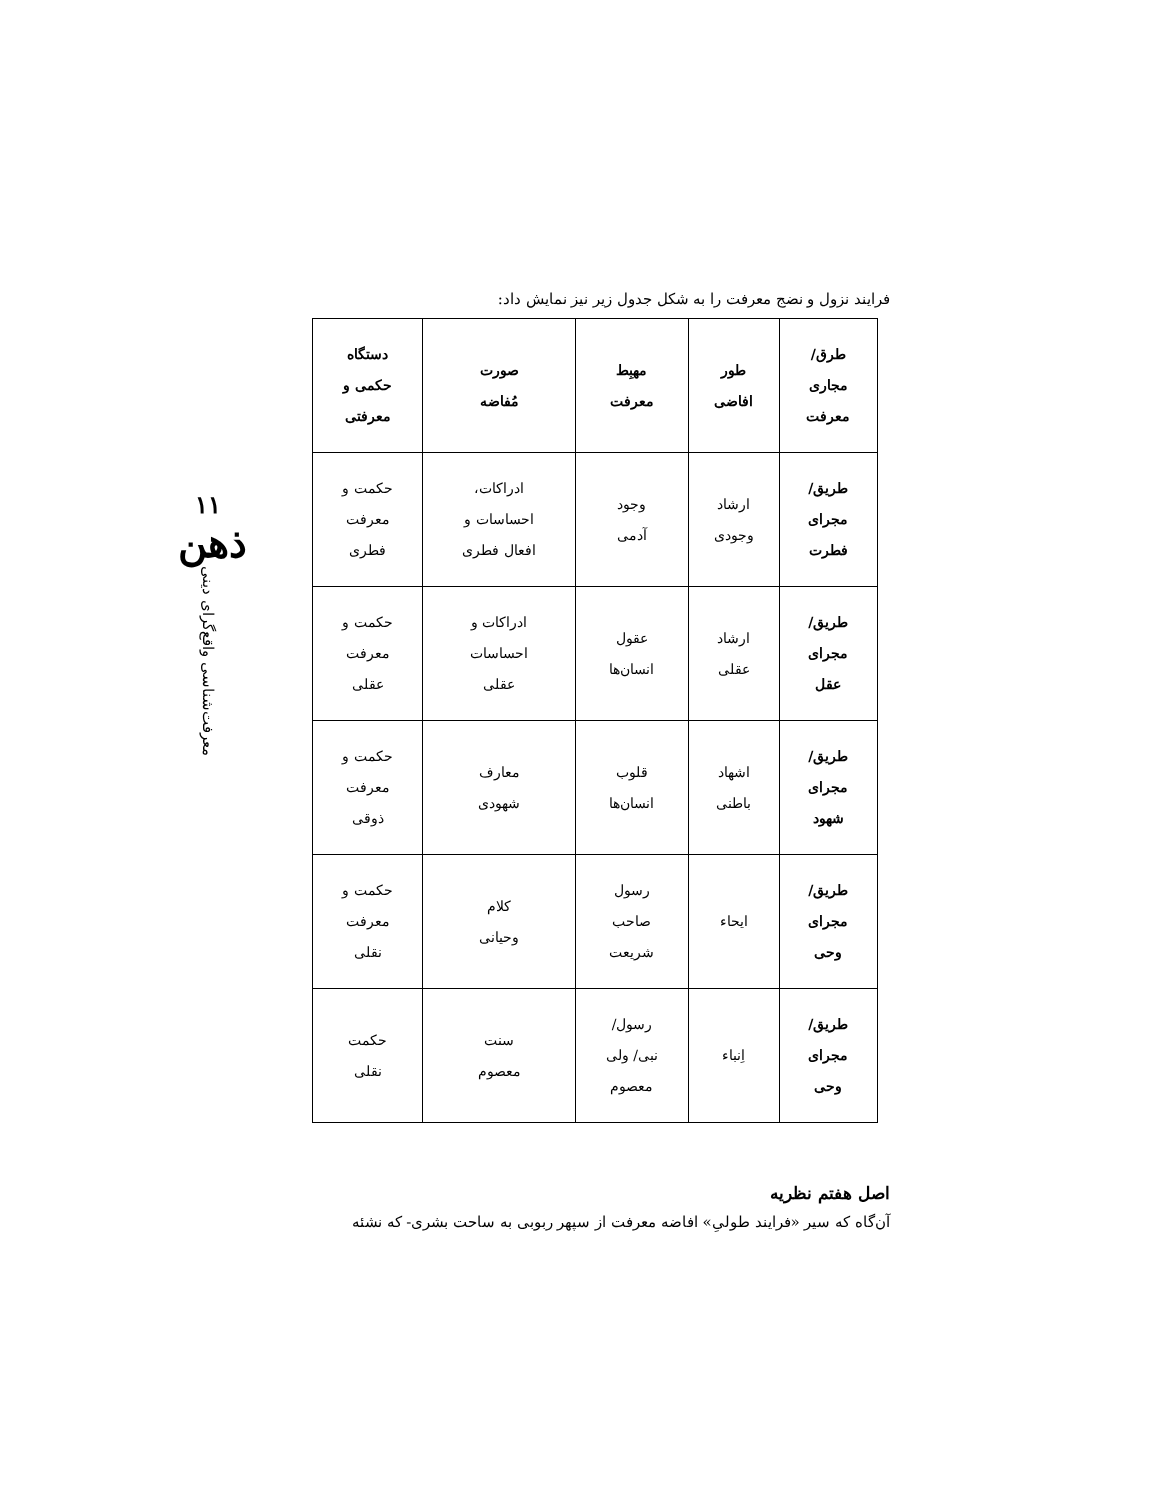۱۱
ذهن
معرفت‌شناسی واقع‌گرای دینی
فرایند نزول و نضج معرفت را به شکل جدول زیر نیز نمایش داد:
| طرق/ مجاری معرفت | طور افاضی | مهبِط معرفت | صورت مُفاضه | دستگاه حکمی و معرفتی |
| --- | --- | --- | --- | --- |
| طریق/ مجرای فطرت | ارشاد وجودی | وجود آدمی | ادراکات، احساسات و افعال فطری | حکمت و معرفت فطری |
| طریق/ مجرای عقل | ارشاد عقلی | عقول انسان‌ها | ادراکات و احساسات عقلی | حکمت و معرفت عقلی |
| طریق/ مجرای شهود | اشهاد باطنی | قلوب انسان‌ها | معارف شهودی | حکمت و معرفت ذوقی |
| طریق/ مجرای وحی | ایحاء | رسول صاحب شریعت | کلام وحیانی | حکمت و معرفت نقلی |
| طریق/ مجرای وحی | اِنباء | رسول/ نبی/ ولی معصوم | سنت معصوم | حکمت نقلی |
اصل هفتم نظریه
آن‌گاه که سیر «فرایند طولیِ» افاضه معرفت از سپهر ربوبی به ساحت بشری- که نشئه